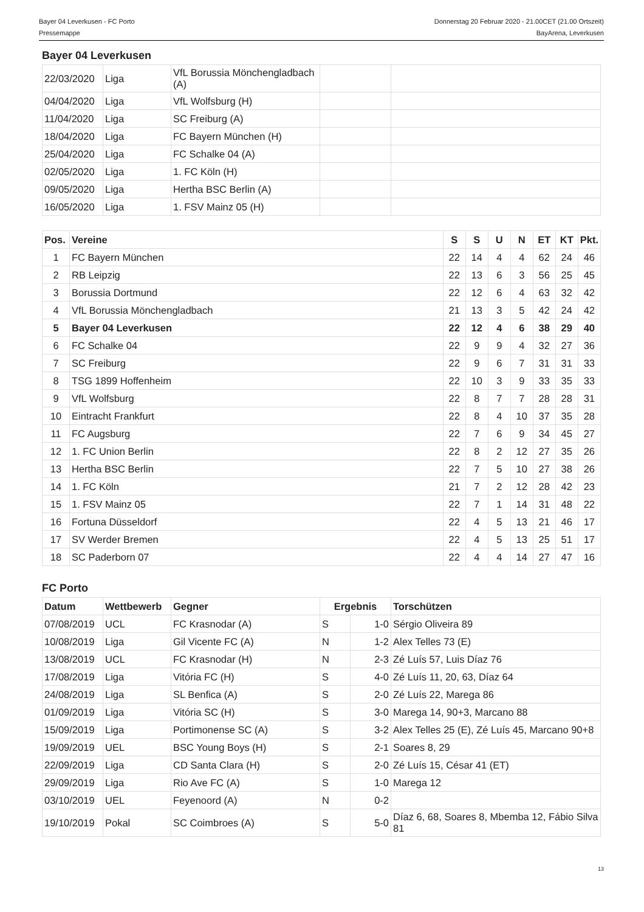Bayer 04 Leverkusen - FC Porto
Pressemappe
Donnerstag 20 Februar 2020 - 21.00CET (21.00 Ortszeit)
BayArena, Leverkusen
Bayer 04 Leverkusen
| 22/03/2020 | Liga | VfL Borussia Mönchengladbach (A) | | |
| 04/04/2020 | Liga | VfL Wolfsburg (H) | | |
| 11/04/2020 | Liga | SC Freiburg (A) | | |
| 18/04/2020 | Liga | FC Bayern München (H) | | |
| 25/04/2020 | Liga | FC Schalke 04 (A) | | |
| 02/05/2020 | Liga | 1. FC Köln (H) | | |
| 09/05/2020 | Liga | Hertha BSC Berlin (A) | | |
| 16/05/2020 | Liga | 1. FSV Mainz 05 (H) | | |
| Pos. | Vereine | S | S | U | N | ET | KT | Pkt. |
| --- | --- | --- | --- | --- | --- | --- | --- | --- |
| 1 | FC Bayern München | 22 | 14 | 4 | 4 | 62 | 24 | 46 |
| 2 | RB Leipzig | 22 | 13 | 6 | 3 | 56 | 25 | 45 |
| 3 | Borussia Dortmund | 22 | 12 | 6 | 4 | 63 | 32 | 42 |
| 4 | VfL Borussia Mönchengladbach | 21 | 13 | 3 | 5 | 42 | 24 | 42 |
| 5 | Bayer 04 Leverkusen | 22 | 12 | 4 | 6 | 38 | 29 | 40 |
| 6 | FC Schalke 04 | 22 | 9 | 9 | 4 | 32 | 27 | 36 |
| 7 | SC Freiburg | 22 | 9 | 6 | 7 | 31 | 31 | 33 |
| 8 | TSG 1899 Hoffenheim | 22 | 10 | 3 | 9 | 33 | 35 | 33 |
| 9 | VfL Wolfsburg | 22 | 8 | 7 | 7 | 28 | 28 | 31 |
| 10 | Eintracht Frankfurt | 22 | 8 | 4 | 10 | 37 | 35 | 28 |
| 11 | FC Augsburg | 22 | 7 | 6 | 9 | 34 | 45 | 27 |
| 12 | 1. FC Union Berlin | 22 | 8 | 2 | 12 | 27 | 35 | 26 |
| 13 | Hertha BSC Berlin | 22 | 7 | 5 | 10 | 27 | 38 | 26 |
| 14 | 1. FC Köln | 21 | 7 | 2 | 12 | 28 | 42 | 23 |
| 15 | 1. FSV Mainz 05 | 22 | 7 | 1 | 14 | 31 | 48 | 22 |
| 16 | Fortuna Düsseldorf | 22 | 4 | 5 | 13 | 21 | 46 | 17 |
| 17 | SV Werder Bremen | 22 | 4 | 5 | 13 | 25 | 51 | 17 |
| 18 | SC Paderborn 07 | 22 | 4 | 4 | 14 | 27 | 47 | 16 |
FC Porto
| Datum | Wettbewerb | Gegner | Ergebnis | | Torschützen |
| --- | --- | --- | --- | --- | --- |
| 07/08/2019 | UCL | FC Krasnodar (A) | S | 1-0 | Sérgio Oliveira 89 |
| 10/08/2019 | Liga | Gil Vicente FC (A) | N | 1-2 | Alex Telles 73 (E) |
| 13/08/2019 | UCL | FC Krasnodar (H) | N | 2-3 | Zé Luís 57, Luis Díaz 76 |
| 17/08/2019 | Liga | Vitória FC (H) | S | 4-0 | Zé Luís 11, 20, 63, Díaz 64 |
| 24/08/2019 | Liga | SL Benfica (A) | S | 2-0 | Zé Luís 22, Marega 86 |
| 01/09/2019 | Liga | Vitória SC (H) | S | 3-0 | Marega 14, 90+3, Marcano 88 |
| 15/09/2019 | Liga | Portimonense SC (A) | S | 3-2 | Alex Telles 25 (E), Zé Luís 45, Marcano 90+8 |
| 19/09/2019 | UEL | BSC Young Boys (H) | S | 2-1 | Soares 8, 29 |
| 22/09/2019 | Liga | CD Santa Clara (H) | S | 2-0 | Zé Luís 15, César 41 (ET) |
| 29/09/2019 | Liga | Rio Ave FC (A) | S | 1-0 | Marega 12 |
| 03/10/2019 | UEL | Feyenoord (A) | N | 0-2 | |
| 19/10/2019 | Pokal | SC Coimbroes (A) | S | 5-0 | Díaz 6, 68, Soares 8, Mbemba 12, Fábio Silva 81 |
13